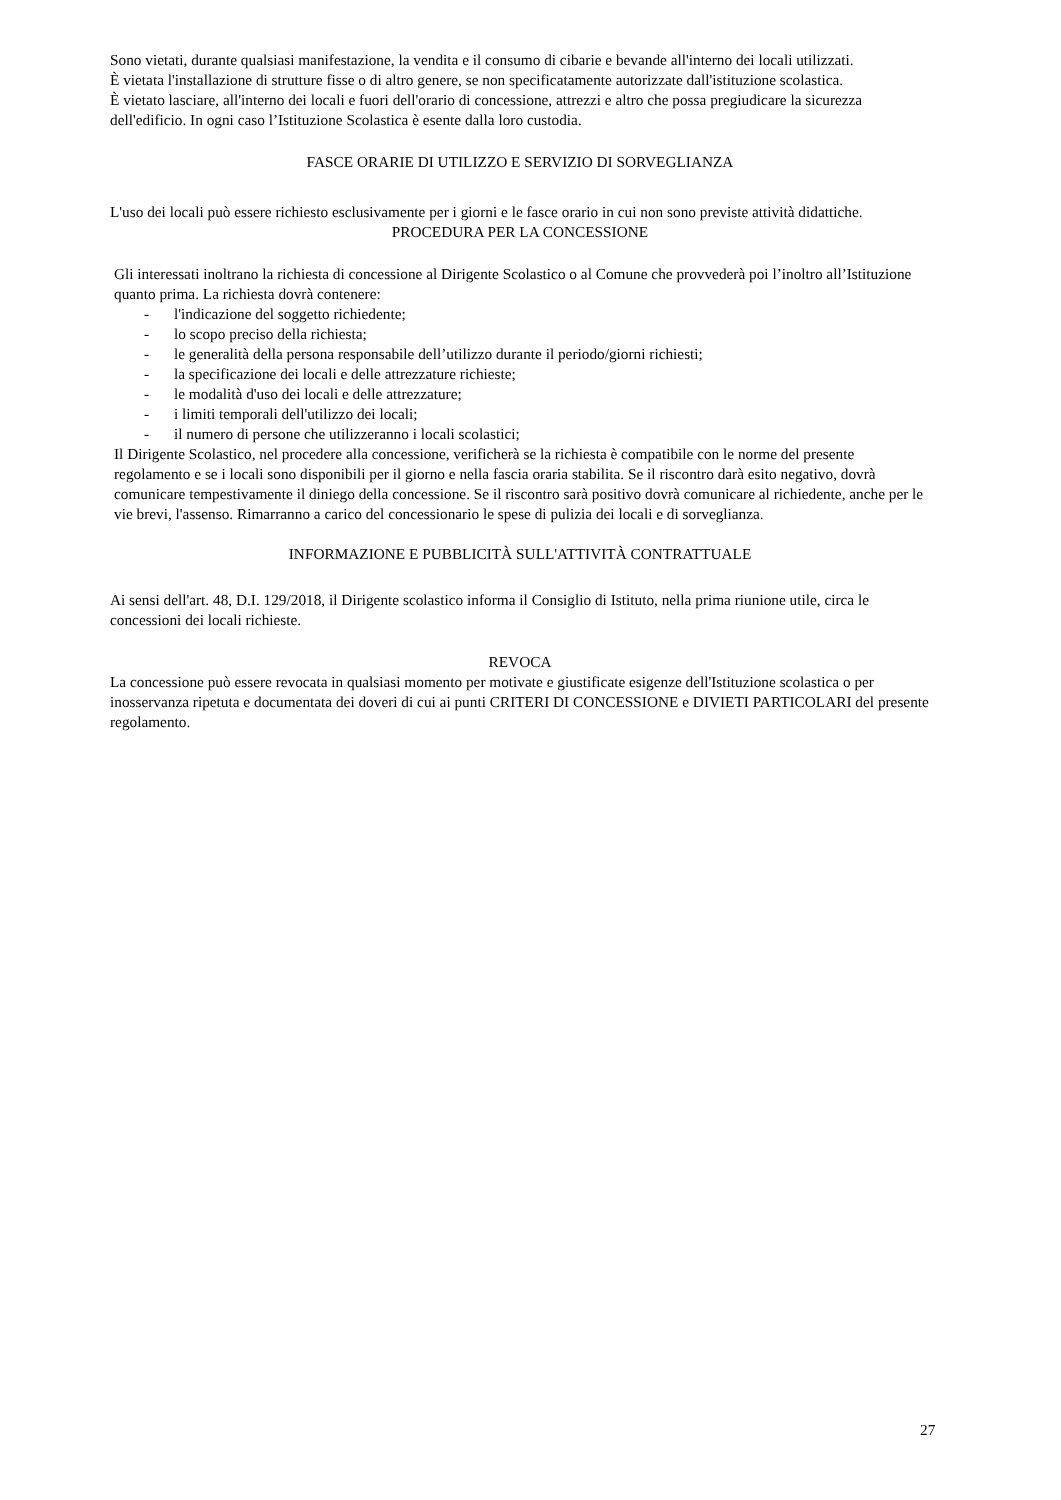Sono vietati, durante qualsiasi manifestazione, la vendita e il consumo di cibarie e bevande all'interno dei locali utilizzati.
È vietata l'installazione di strutture fisse o di altro genere, se non specificatamente autorizzate dall'istituzione scolastica.
È vietato lasciare, all'interno dei locali e fuori dell'orario di concessione, attrezzi e altro che possa pregiudicare la sicurezza dell'edificio. In ogni caso l’Istituzione Scolastica è esente dalla loro custodia.
FASCE ORARIE DI UTILIZZO E SERVIZIO DI SORVEGLIANZA
L'uso dei locali può essere richiesto esclusivamente per i giorni e le fasce orario in cui non sono previste attività didattiche.
PROCEDURA PER LA CONCESSIONE
Gli interessati inoltrano la richiesta di concessione al Dirigente Scolastico o al Comune che provvederà poi l’inoltro all’Istituzione quanto prima. La richiesta dovrà contenere:
- l'indicazione del soggetto richiedente;
- lo scopo preciso della richiesta;
- le generalità della persona responsabile dell’utilizzo durante il periodo/giorni richiesti;
- la specificazione dei locali e delle attrezzature richieste;
- le modalità d'uso dei locali e delle attrezzature;
- i limiti temporali dell'utilizzo dei locali;
- il numero di persone che utilizzeranno i locali scolastici;
Il Dirigente Scolastico, nel procedere alla concessione, verificherà se la richiesta è compatibile con le norme del presente regolamento e se i locali sono disponibili per il giorno e nella fascia oraria stabilita. Se il riscontro darà esito negativo, dovrà comunicare tempestivamente il diniego della concessione. Se il riscontro sarà positivo dovrà comunicare al richiedente, anche per le vie brevi, l'assenso. Rimarranno a carico del concessionario le spese di pulizia dei locali e di sorveglianza.
INFORMAZIONE E PUBBLICITÀ SULL'ATTIVITÀ CONTRATTUALE
Ai sensi dell'art. 48, D.I. 129/2018, il Dirigente scolastico informa il Consiglio di Istituto, nella prima riunione utile, circa le concessioni dei locali richieste.
REVOCA
La concessione può essere revocata in qualsiasi momento per motivate e giustificate esigenze dell'Istituzione scolastica o per inosservanza ripetuta e documentata dei doveri di cui ai punti CRITERI DI CONCESSIONE e DIVIETI PARTICOLARI del presente regolamento.
27